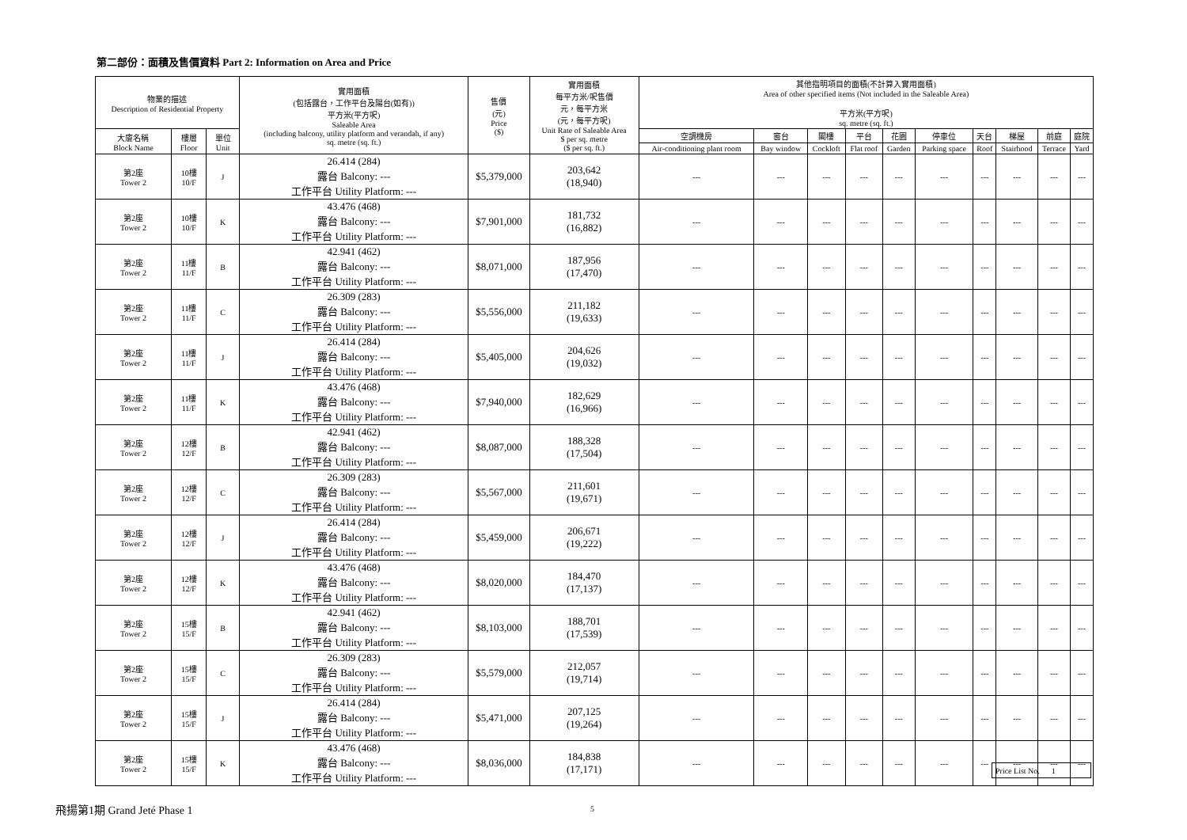第二部份：面積及售價資料 Part 2: Information on Area and Price
| 物業的描述 Description of Residential Property | | | 實用面積 (包括露台，工作平台及陽台(如有)) 平方米(平方呎) Saleable Area (including balcony, utility platform and verandah, if any) sq. metre (sq. ft.) | 售價 (元) Price ($) | 實用面積 每平方米/呎售價 元，每平方米 (元，每平方呎) Unit Rate of Saleable Area $ per sq. metre ($ per sq. ft.) | 其他指明項目的面積(不計算入實用面積) Area of other specified items (Not included in the Saleable Area) 平方米(平方呎) sq. metre (sq. ft.) | | | | | | | | | |
| --- | --- | --- | --- | --- | --- | --- | --- | --- | --- | --- | --- | --- | --- | --- | --- |
| 大廈名稱 Block Name | 樓層 Floor | 單位 Unit | | | | 空調機房 | 窗台 | 閣樓 | 平台 | 花園 | 停車位 | 天台 | 梯屋 | 前庭 | 庭院 |
| | | | | | | Air-conditioning plant room | Bay window | Cockloft | Flat roof | Garden | Parking space | Roof | Stairhood | Terrace | Yard |
| 第2座 Tower 2 | 10樓 10/F | J | 26.414 (284) 露台 Balcony: --- 工作平台 Utility Platform: --- | $5,379,000 | 203,642 (18,940) | --- | --- | --- | --- | --- | --- | --- | --- | --- | --- |
| 第2座 Tower 2 | 10樓 10/F | K | 43.476 (468) 露台 Balcony: --- 工作平台 Utility Platform: --- | $7,901,000 | 181,732 (16,882) | --- | --- | --- | --- | --- | --- | --- | --- | --- | --- |
| 第2座 Tower 2 | 11樓 11/F | B | 42.941 (462) 露台 Balcony: --- 工作平台 Utility Platform: --- | $8,071,000 | 187,956 (17,470) | --- | --- | --- | --- | --- | --- | --- | --- | --- | --- |
| 第2座 Tower 2 | 11樓 11/F | C | 26.309 (283) 露台 Balcony: --- 工作平台 Utility Platform: --- | $5,556,000 | 211,182 (19,633) | --- | --- | --- | --- | --- | --- | --- | --- | --- | --- |
| 第2座 Tower 2 | 11樓 11/F | J | 26.414 (284) 露台 Balcony: --- 工作平台 Utility Platform: --- | $5,405,000 | 204,626 (19,032) | --- | --- | --- | --- | --- | --- | --- | --- | --- | --- |
| 第2座 Tower 2 | 11樓 11/F | K | 43.476 (468) 露台 Balcony: --- 工作平台 Utility Platform: --- | $7,940,000 | 182,629 (16,966) | --- | --- | --- | --- | --- | --- | --- | --- | --- | --- |
| 第2座 Tower 2 | 12樓 12/F | B | 42.941 (462) 露台 Balcony: --- 工作平台 Utility Platform: --- | $8,087,000 | 188,328 (17,504) | --- | --- | --- | --- | --- | --- | --- | --- | --- | --- |
| 第2座 Tower 2 | 12樓 12/F | C | 26.309 (283) 露台 Balcony: --- 工作平台 Utility Platform: --- | $5,567,000 | 211,601 (19,671) | --- | --- | --- | --- | --- | --- | --- | --- | --- | --- |
| 第2座 Tower 2 | 12樓 12/F | J | 26.414 (284) 露台 Balcony: --- 工作平台 Utility Platform: --- | $5,459,000 | 206,671 (19,222) | --- | --- | --- | --- | --- | --- | --- | --- | --- | --- |
| 第2座 Tower 2 | 12樓 12/F | K | 43.476 (468) 露台 Balcony: --- 工作平台 Utility Platform: --- | $8,020,000 | 184,470 (17,137) | --- | --- | --- | --- | --- | --- | --- | --- | --- | --- |
| 第2座 Tower 2 | 15樓 15/F | B | 42.941 (462) 露台 Balcony: --- 工作平台 Utility Platform: --- | $8,103,000 | 188,701 (17,539) | --- | --- | --- | --- | --- | --- | --- | --- | --- | --- |
| 第2座 Tower 2 | 15樓 15/F | C | 26.309 (283) 露台 Balcony: --- 工作平台 Utility Platform: --- | $5,579,000 | 212,057 (19,714) | --- | --- | --- | --- | --- | --- | --- | --- | --- | --- |
| 第2座 Tower 2 | 15樓 15/F | J | 26.414 (284) 露台 Balcony: --- 工作平台 Utility Platform: --- | $5,471,000 | 207,125 (19,264) | --- | --- | --- | --- | --- | --- | --- | --- | --- | --- |
| 第2座 Tower 2 | 15樓 15/F | K | 43.476 (468) 露台 Balcony: --- 工作平台 Utility Platform: --- | $8,036,000 | 184,838 (17,171) | --- | --- | --- | --- | --- | --- | --- | --- | --- | --- |
Price List No. 1
飛揚第1期 Grand Jeté Phase 1 5